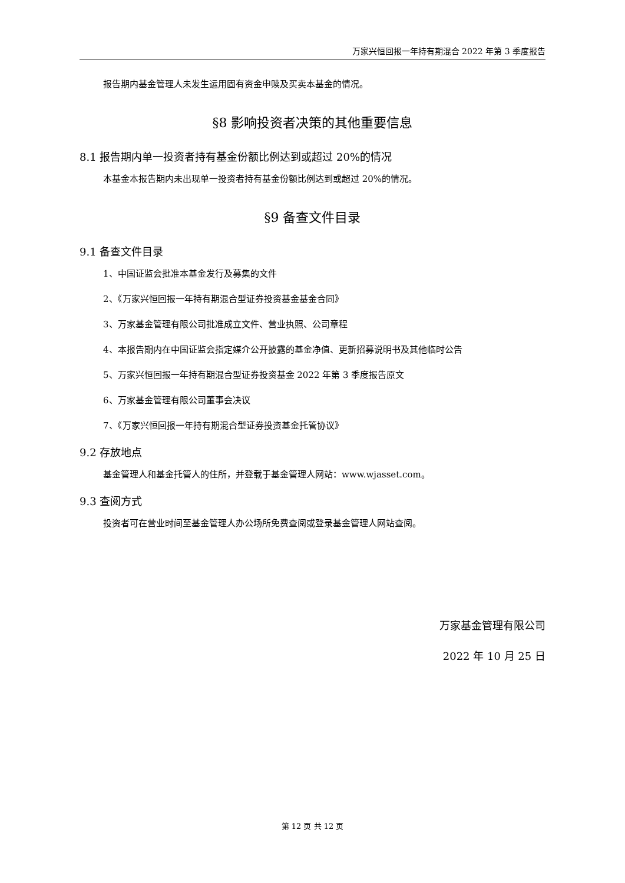万家兴恒回报一年持有期混合 2022 年第 3 季度报告
报告期内基金管理人未发生运用固有资金申赎及买卖本基金的情况。
§8 影响投资者决策的其他重要信息
8.1 报告期内单一投资者持有基金份额比例达到或超过 20%的情况
本基金本报告期内未出现单一投资者持有基金份额比例达到或超过 20%的情况。
§9 备查文件目录
9.1 备查文件目录
1、中国证监会批准本基金发行及募集的文件
2、《万家兴恒回报一年持有期混合型证券投资基金基金合同》
3、万家基金管理有限公司批准成立文件、营业执照、公司章程
4、本报告期内在中国证监会指定媒介公开披露的基金净值、更新招募说明书及其他临时公告
5、万家兴恒回报一年持有期混合型证券投资基金 2022 年第 3 季度报告原文
6、万家基金管理有限公司董事会决议
7、《万家兴恒回报一年持有期混合型证券投资基金托管协议》
9.2 存放地点
基金管理人和基金托管人的住所，并登载于基金管理人网站：www.wjasset.com。
9.3 查阅方式
投资者可在营业时间至基金管理人办公场所免费查阅或登录基金管理人网站查阅。
万家基金管理有限公司
2022 年 10 月 25 日
第 12 页 共 12 页